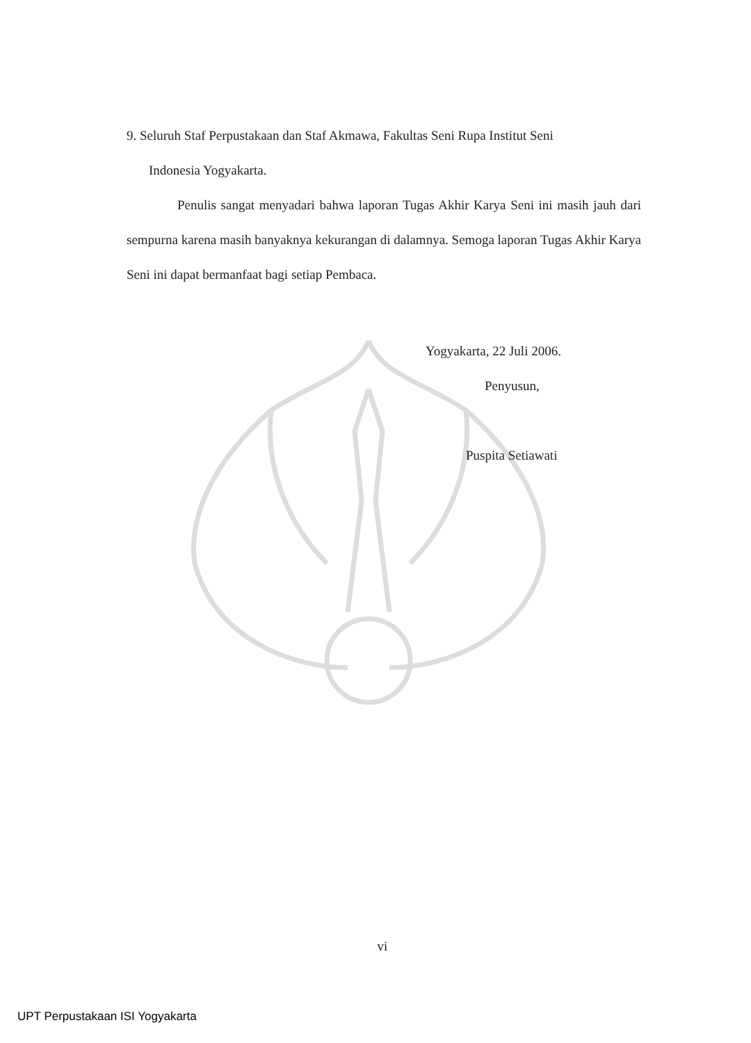9. Seluruh Staf Perpustakaan dan Staf Akmawa, Fakultas Seni Rupa Institut Seni
Indonesia Yogyakarta.
Penulis sangat menyadari bahwa laporan Tugas Akhir Karya Seni ini masih jauh dari sempurna karena masih banyaknya kekurangan di dalamnya. Semoga laporan Tugas Akhir Karya Seni ini dapat bermanfaat bagi setiap Pembaca.
Yogyakarta, 22 Juli 2006.
Penyusun,
Puspita Setiawati
vi
UPT Perpustakaan ISI Yogyakarta